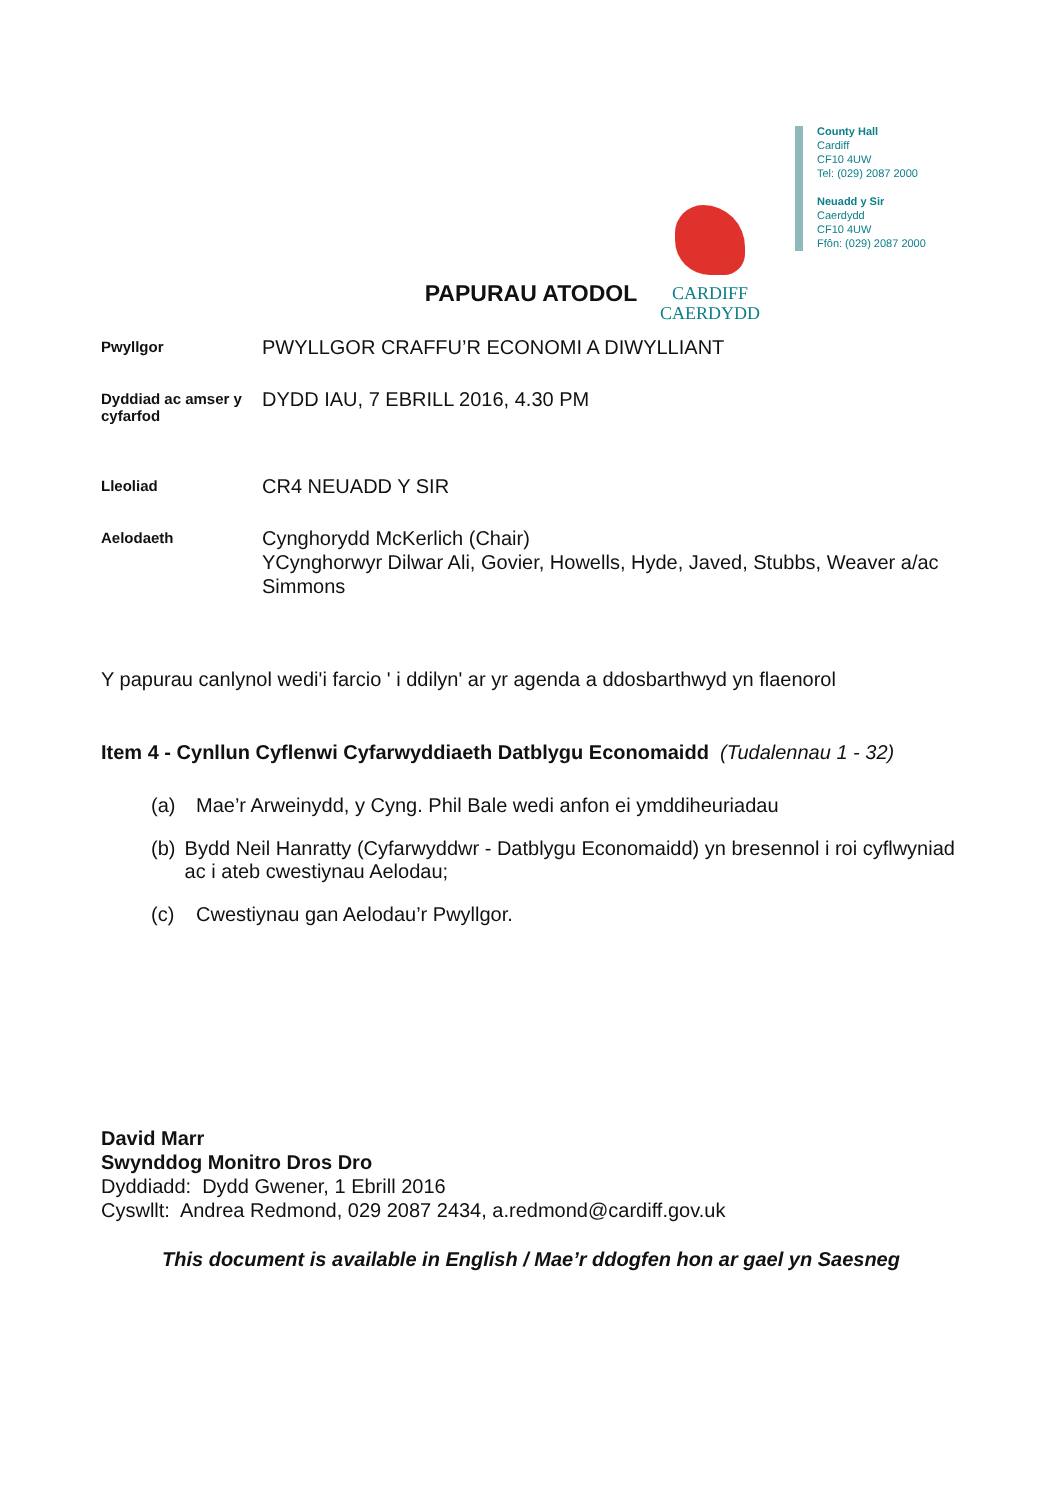CARDIFF
CAERDYDD
County Hall
Cardiff
CF10 4UW
Tel: (029) 2087 2000
Neuadd y Sir
Caerdydd
CF10 4UW
Ffôn: (029) 2087 2000
PAPURAU ATODOL
Pwyllgor
PWYLLGOR CRAFFU’R ECONOMI A DIWYLLIANT
Dyddiad ac amser y cyfarfod
DYDD IAU, 7 EBRILL 2016, 4.30 PM
Lleoliad
CR4 NEUADD Y SIR
Aelodaeth
Cynghorydd McKerlich (Chair)
YCynghorwyr Dilwar Ali, Govier, Howells, Hyde, Javed, Stubbs, Weaver a/ac Simmons
Y papurau canlynol wedi'i farcio ' i ddilyn' ar yr agenda a ddosbarthwyd yn flaenorol
Item 4 - Cynllun Cyflenwi Cyfarwyddiaeth Datblygu Economaidd (Tudalennau 1 - 32)
(a) Mae’r Arweinydd, y Cyng. Phil Bale wedi anfon ei ymddiheuriadau
(b) Bydd Neil Hanratty (Cyfarwyddwr - Datblygu Economaidd) yn bresennol i roi cyflwyniad ac i ateb cwestiynau Aelodau;
(c) Cwestiynau gan Aelodau’r Pwyllgor.
David Marr
Swynddog Monitro Dros Dro
Dyddiadd: Dydd Gwener, 1 Ebrill 2016
Cyswllt: Andrea Redmond, 029 2087 2434, a.redmond@cardiff.gov.uk
This document is available in English / Mae’r ddogfen hon ar gael yn Saesneg